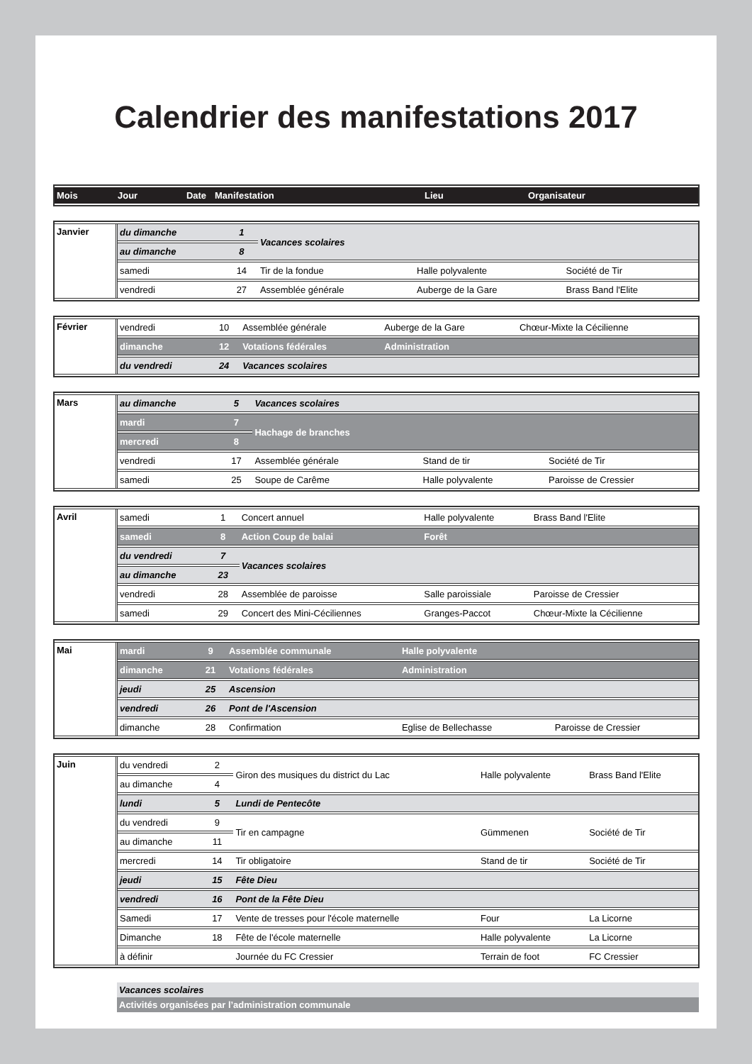Calendrier des manifestations 2017
| Mois | Jour | Date | Manifestation | Lieu | Organisateur |
| --- | --- | --- | --- | --- | --- |
| Janvier | du dimanche | 1 | Vacances scolaires | | |
| | au dimanche | 8 | | | |
| | samedi | 14 | Tir de la fondue | Halle polyvalente | Société de Tir |
| | vendredi | 27 | Assemblée générale | Auberge de la Gare | Brass Band l'Elite |
| Février | vendredi | 10 | Assemblée générale | Auberge de la Gare | Chœur-Mixte la Cécilienne |
| | dimanche | 12 | Votations fédérales | Administration | |
| | du vendredi | 24 | Vacances scolaires | | |
| Mars | au dimanche | 5 | Vacances scolaires | | |
| | mardi | 7 | Hachage de branches | | |
| | mercredi | 8 | | | |
| | vendredi | 17 | Assemblée générale | Stand de tir | Société de Tir |
| | samedi | 25 | Soupe de Carême | Halle polyvalente | Paroisse de Cressier |
| Avril | samedi | 1 | Concert annuel | Halle polyvalente | Brass Band l'Elite |
| | samedi | 8 | Action Coup de balai | Forêt | |
| | du vendredi | 7 | Vacances scolaires | | |
| | au dimanche | 23 | | | |
| | vendredi | 28 | Assemblée de paroisse | Salle paroissiale | Paroisse de Cressier |
| | samedi | 29 | Concert des Mini-Céciliennes | Granges-Paccot | Chœur-Mixte la Cécilienne |
| Mai | mardi | 9 | Assemblée communale | Halle polyvalente | |
| | dimanche | 21 | Votations fédérales | Administration | |
| | jeudi | 25 | Ascension | | |
| | vendredi | 26 | Pont de l'Ascension | | |
| | dimanche | 28 | Confirmation | Eglise de Bellechasse | Paroisse de Cressier |
| Juin | du vendredi | 2 | Giron des musiques du district du Lac | Halle polyvalente | Brass Band l'Elite |
| | au dimanche | 4 | | | |
| | lundi | 5 | Lundi de Pentecôte | | |
| | du vendredi | 9 | Tir en campagne | Gümmenen | Société de Tir |
| | au dimanche | 11 | | | |
| | mercredi | 14 | Tir obligatoire | Stand de tir | Société de Tir |
| | jeudi | 15 | Fête Dieu | | |
| | vendredi | 16 | Pont de la Fête Dieu | | |
| | Samedi | 17 | Vente de tresses pour l'école maternelle | Four | La Licorne |
| | Dimanche | 18 | Fête de l'école maternelle | Halle polyvalente | La Licorne |
| | à définir | | Journée du FC Cressier | Terrain de foot | FC Cressier |
Vacances scolaires
Activités organisées par l’administration communale